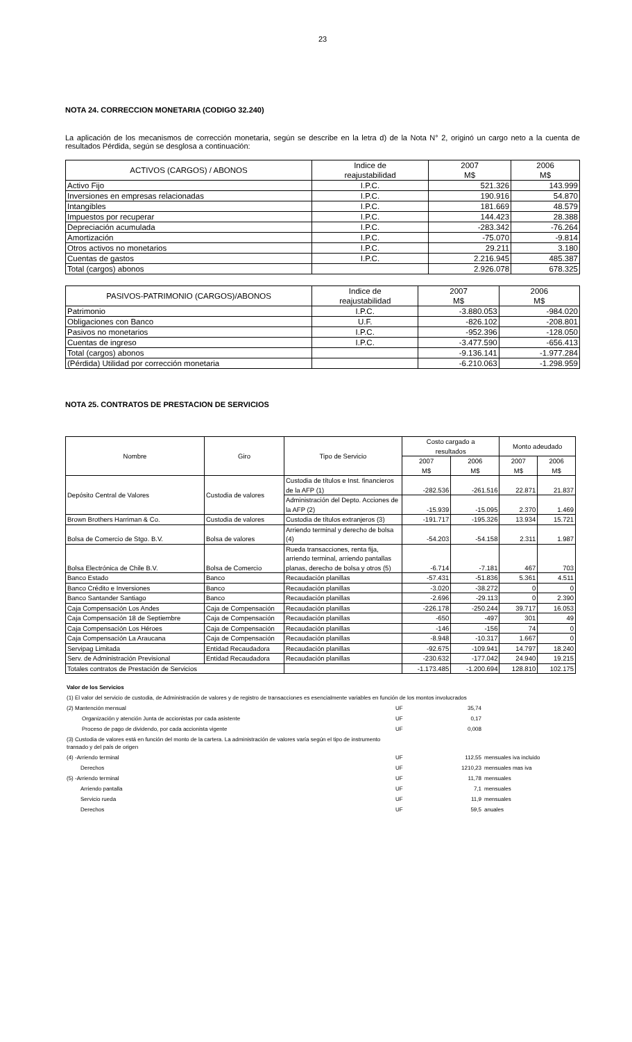23
NOTA 24. CORRECCION MONETARIA (CODIGO 32.240)
La aplicación de los mecanismos de corrección monetaria, según se describe en la letra d) de la Nota N° 2, originó un cargo neto a la cuenta de resultados Pérdida, según se desglosa a continuación:
| ACTIVOS (CARGOS) / ABONOS | Indice de reajustabilidad | 2007 M$ | 2006 M$ |
| --- | --- | --- | --- |
| Activo Fijo | I.P.C. | 521.326 | 143.999 |
| Inversiones en empresas relacionadas | I.P.C. | 190.916 | 54.870 |
| Intangibles | I.P.C. | 181.669 | 48.579 |
| Impuestos por recuperar | I.P.C. | 144.423 | 28.388 |
| Depreciación acumulada | I.P.C. | -283.342 | -76.264 |
| Amortización | I.P.C. | -75.070 | -9.814 |
| Otros activos no monetarios | I.P.C. | 29.211 | 3.180 |
| Cuentas de gastos | I.P.C. | 2.216.945 | 485.387 |
| Total (cargos) abonos | | 2.926.078 | 678.325 |
| PASIVOS-PATRIMONIO (CARGOS)/ABONOS | Indice de reajustabilidad | 2007 M$ | 2006 M$ |
| --- | --- | --- | --- |
| Patrimonio | I.P.C. | -3.880.053 | -984.020 |
| Obligaciones con Banco | U.F. | -826.102 | -208.801 |
| Pasivos no monetarios | I.P.C. | -952.396 | -128.050 |
| Cuentas de ingreso | I.P.C. | -3.477.590 | -656.413 |
| Total (cargos) abonos | | -9.136.141 | -1.977.284 |
| (Pérdida) Utilidad por corrección monetaria | | -6.210.063 | -1.298.959 |
NOTA 25. CONTRATOS DE PRESTACION DE SERVICIOS
| Nombre | Giro | Tipo de Servicio | Costo cargado a resultados | | Monto adeudado | |
| --- | --- | --- | --- | --- | --- | --- |
| | | | 2007 M$ | 2006 M$ | 2007 M$ | 2006 M$ |
| Depósito Central de Valores | Custodia de valores | Custodia de títulos e Inst. financieros de la AFP (1) | -282.536 | -261.516 | 22.871 | 21.837 |
| | | Administración del Depto. Acciones de la AFP (2) | -15.939 | -15.095 | 2.370 | 1.469 |
| Brown Brothers Harriman & Co. | Custodia de valores | Custodia de títulos extranjeros (3) | -191.717 | -195.326 | 13.934 | 15.721 |
| Bolsa de Comercio de Stgo. B.V. | Bolsa de valores | Arriendo terminal y derecho de bolsa (4) | -54.203 | -54.158 | 2.311 | 1.987 |
| Bolsa Electrónica de Chile B.V. | Bolsa de Comercio | Rueda transacciones, renta fija, arriendo terminal, arriendo pantallas planas, derecho de bolsa y otros (5) | -6.714 | -7.181 | 467 | 703 |
| Banco Estado | Banco | Recaudación planillas | -57.431 | -51.836 | 5.361 | 4.511 |
| Banco Crédito e Inversiones | Banco | Recaudación planillas | -3.020 | -38.272 | 0 | 0 |
| Banco Santander Santiago | Banco | Recaudación planillas | -2.696 | -29.113 | 0 | 2.390 |
| Caja Compensación Los Andes | Caja de Compensación | Recaudación planillas | -226.178 | -250.244 | 39.717 | 16.053 |
| Caja Compensación 18 de Septiembre | Caja de Compensación | Recaudación planillas | -650 | -497 | 301 | 49 |
| Caja Compensación Los Héroes | Caja de Compensación | Recaudación planillas | -146 | -156 | 74 | 0 |
| Caja Compensación La Araucana | Caja de Compensación | Recaudación planillas | -8.948 | -10.317 | 1.667 | 0 |
| Servipag Limitada | Entidad Recaudadora | Recaudación planillas | -92.675 | -109.941 | 14.797 | 18.240 |
| Serv. de Administración Previsional | Entidad Recaudadora | Recaudación planillas | -230.632 | -177.042 | 24.940 | 19.215 |
| Totales contratos de Prestación de Servicios | | | -1.173.485 | -1.200.694 | 128.810 | 102.175 |
| Valor de los Servicios | | | |
| (1) El valor del servicio de custodia, de Administración de valores y de registro de transacciones es esencialmente variables en función de los montos involucrados | | | |
| (2) Mantención mensual | UF | 35,74 | |
| Organización y atención Junta de accionistas por cada asistente | UF | 0,17 | |
| Proceso de pago de dividendo, por cada accionista vigente | UF | 0,008 | |
| (3) Custodia de valores está en función del monto de la cartera. La administración de valores varía según el tipo de instrumento transado y del país de origen | | | |
| (4) -Arriendo terminal | UF | 112,55 | mensuales iva incluido |
| Derechos | UF | 1210,23 | mensuales mas iva |
| (5) -Arriendo terminal | UF | 11,78 | mensuales |
| Arriendo pantalla | UF | 7,1 | mensuales |
| Servicio rueda | UF | 11,9 | mensuales |
| Derechos | UF | 59,5 | anuales |